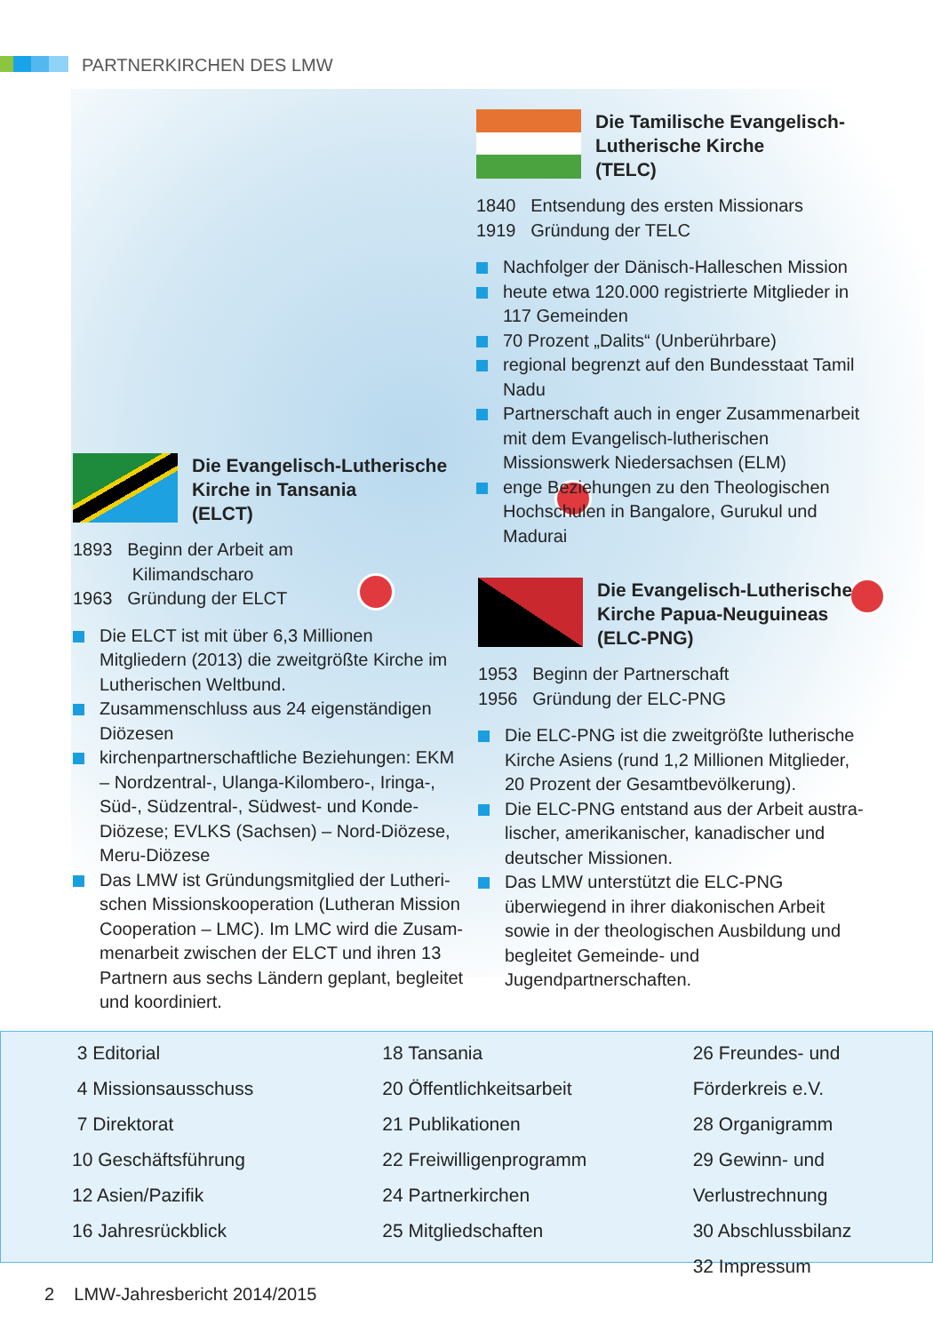PARTNERKIRCHEN DES LMW
Die Tamilische Evangelisch-
Lutherische Kirche
(TELC)
1840 Entsendung des ersten Missionars
1919 Gründung der TELC
Nachfolger der Dänisch-Halleschen Mission
heute etwa 120.000 registrierte Mitglieder in 117 Gemeinden
70 Prozent „Dalits“ (Unberührbare)
regional begrenzt auf den Bundesstaat Tamil Nadu
Partnerschaft auch in enger Zusammenarbeit mit dem Evangelisch-lutherischen Missionswerk Niedersachsen (ELM)
enge Beziehungen zu den Theologischen Hoch­schulen in Bangalore, Gurukul und Madurai
Die Evangelisch-Lutherische
Kirche in Tansania
(ELCT)
1893 Beginn der Arbeit am
Kilimandscharo
1963 Gründung der ELCT
Die ELCT ist mit über 6,3 Millionen Mitgliedern (2013) die zweitgrößte Kirche im Lutherischen Weltbund.
Zusammenschluss aus 24 eigenständigen Diözesen
kirchenpartnerschaftliche Beziehungen: EKM – Nordzentral-, Ulanga-Kilombero-, Iringa-, Süd-, Südzentral-, Südwest- und Konde-Diözese; EVLKS (Sachsen) – Nord-Diözese, Meru-Diözese
Das LMW ist Gründungsmitglied der Lutheri­schen Missionskooperation (Lutheran Mission Cooperation – LMC). Im LMC wird die Zusam­menarbeit zwischen der ELCT und ihren 13 Part­nern aus sechs Ländern geplant, begleitet und koordiniert.
Die Evangelisch-Lutherische
Kirche Papua-Neuguineas
(ELC-PNG)
1953 Beginn der Partnerschaft
1956 Gründung der ELC-PNG
Die ELC-PNG ist die zweitgrößte lutherische Kirche Asiens (rund 1,2 Millionen Mitglieder, 20 Prozent der Gesamtbevölkerung).
Die ELC-PNG entstand aus der Arbeit austra­lischer, amerikanischer, kanadischer und deut­scher Missionen.
Das LMW unterstützt die ELC-PNG überwiegend in ihrer diakonischen Arbeit sowie in der theolo­gischen Ausbildung und begleitet Gemeinde- und Jugendpartnerschaften.
3 Editorial
4 Missionsausschuss
7 Direktorat
10 Geschäftsführung
12 Asien/Pazifik
16 Jahresrückblick
18 Tansania
20 Öffentlichkeitsarbeit
21 Publikationen
22 Freiwilligenprogramm
24 Partnerkirchen
25 Mitgliedschaften
26 Freundes- und Förderkreis e.V.
28 Organigramm
29 Gewinn- und Verlustrechnung
30 Abschlussbilanz
32 Impressum
2 LMW-Jahresbericht 2014/2015